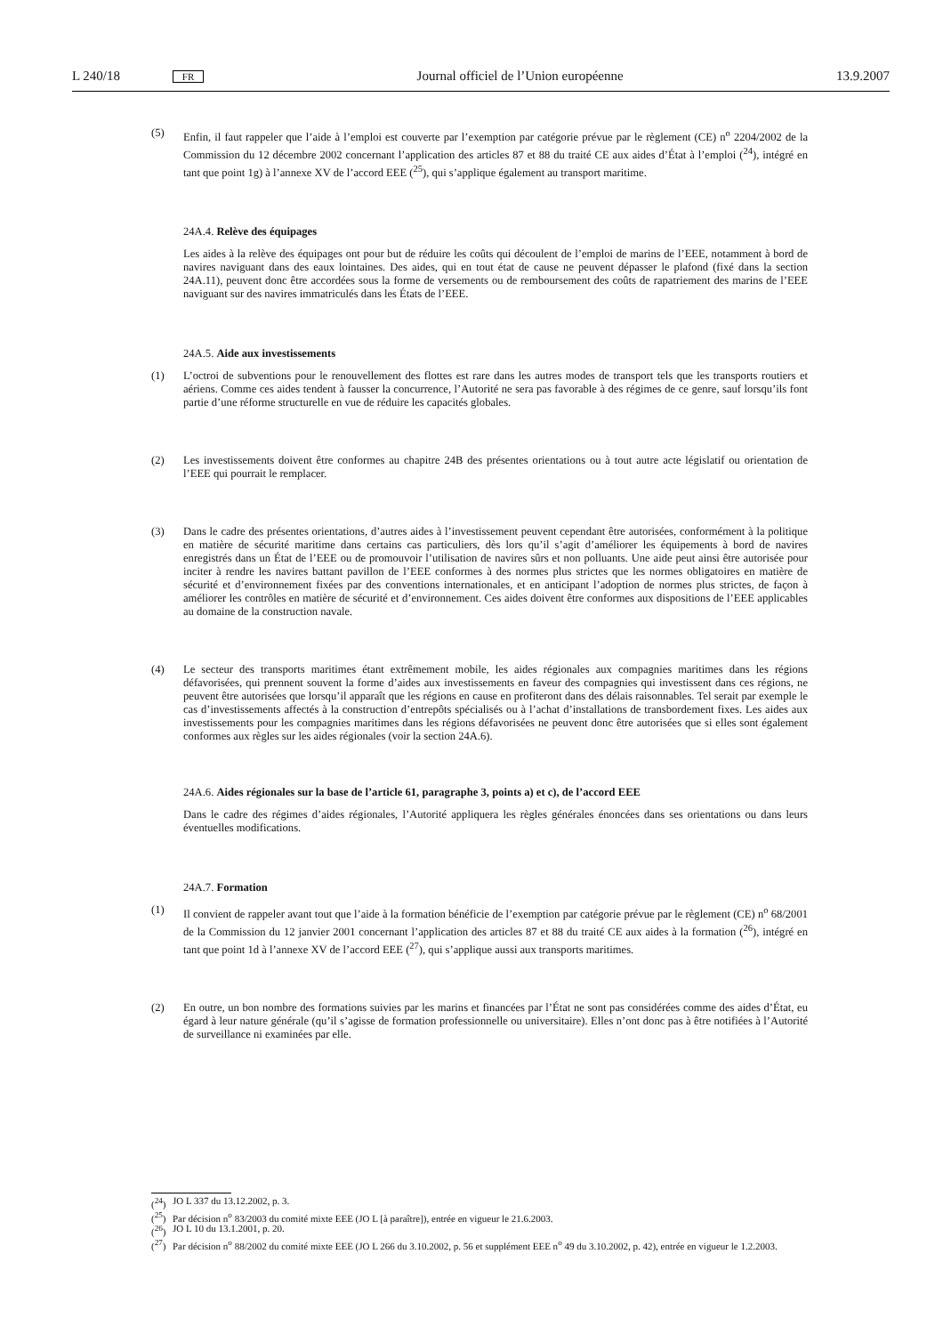L 240/18 FR Journal officiel de l’Union européenne 13.9.2007
(5) Enfin, il faut rappeler que l’aide à l’emploi est couverte par l’exemption par catégorie prévue par le règlement (CE) n<sup>o</sup> 2204/2002 de la Commission du 12 décembre 2002 concernant l’application des articles 87 et 88 du traité CE aux aides d’État à l’emploi (<sup>24</sup>), intégré en tant que point 1g) à l’annexe XV de l’accord EEE (<sup>25</sup>), qui s’applique également au transport maritime.
24A.4. Relève des équipages
Les aides à la relève des équipages ont pour but de réduire les coûts qui découlent de l’emploi de marins de l’EEE, notamment à bord de navires naviguant dans des eaux lointaines. Des aides, qui en tout état de cause ne peuvent dépasser le plafond (fixé dans la section 24A.11), peuvent donc être accordées sous la forme de versements ou de remboursement des coûts de rapatriement des marins de l’EEE naviguant sur des navires immatriculés dans les États de l’EEE.
24A.5. Aide aux investissements
(1) L’octroi de subventions pour le renouvellement des flottes est rare dans les autres modes de transport tels que les transports routiers et aériens. Comme ces aides tendent à fausser la concurrence, l’Autorité ne sera pas favorable à des régimes de ce genre, sauf lorsqu’ils font partie d’une réforme structurelle en vue de réduire les capacités globales.
(2) Les investissements doivent être conformes au chapitre 24B des présentes orientations ou à tout autre acte législatif ou orientation de l’EEE qui pourrait le remplacer.
(3) Dans le cadre des présentes orientations, d’autres aides à l’investissement peuvent cependant être autorisées, conformément à la politique en matière de sécurité maritime dans certains cas particuliers, dès lors qu’il s’agit d’améliorer les équipements à bord de navires enregistrés dans un État de l’EEE ou de promouvoir l’utilisation de navires sûrs et non polluants. Une aide peut ainsi être autorisée pour inciter à rendre les navires battant pavillon de l’EEE conformes à des normes plus strictes que les normes obligatoires en matière de sécurité et d’environnement fixées par des conventions internationales, et en anticipant l’adoption de normes plus strictes, de façon à améliorer les contrôles en matière de sécurité et d’environnement. Ces aides doivent être conformes aux dispositions de l’EEE applicables au domaine de la construction navale.
(4) Le secteur des transports maritimes étant extrêmement mobile, les aides régionales aux compagnies maritimes dans les régions défavorisées, qui prennent souvent la forme d’aides aux investissements en faveur des compagnies qui investissent dans ces régions, ne peuvent être autorisées que lorsqu’il apparaît que les régions en cause en profiteront dans des délais raisonnables. Tel serait par exemple le cas d’investissements affectés à la construction d’entrepôts spécialisés ou à l’achat d’installations de transbordement fixes. Les aides aux investissements pour les compagnies maritimes dans les régions défavorisées ne peuvent donc être autorisées que si elles sont également conformes aux règles sur les aides régionales (voir la section 24A.6).
24A.6. Aides régionales sur la base de l’article 61, paragraphe 3, points a) et c), de l’accord EEE
Dans le cadre des régimes d’aides régionales, l’Autorité appliquera les règles générales énoncées dans ses orientations ou dans leurs éventuelles modifications.
24A.7. Formation
(1) Il convient de rappeler avant tout que l’aide à la formation bénéficie de l’exemption par catégorie prévue par le règlement (CE) n<sup>o</sup> 68/2001 de la Commission du 12 janvier 2001 concernant l’application des articles 87 et 88 du traité CE aux aides à la formation (<sup>26</sup>), intégré en tant que point 1d à l’annexe XV de l’accord EEE (<sup>27</sup>), qui s’applique aussi aux transports maritimes.
(2) En outre, un bon nombre des formations suivies par les marins et financées par l’État ne sont pas considérées comme des aides d’État, eu égard à leur nature générale (qu’il s’agisse de formation professionnelle ou universitaire). Elles n’ont donc pas à être notifiées à l’Autorité de surveillance ni examinées par elle.
(<sup>24</sup>) JO L 337 du 13.12.2002, p. 3.
(<sup>25</sup>) Par décision n<sup>o</sup> 83/2003 du comité mixte EEE (JO L [à paraître]), entrée en vigueur le 21.6.2003.
(<sup>26</sup>) JO L 10 du 13.1.2001, p. 20.
(<sup>27</sup>) Par décision n<sup>o</sup> 88/2002 du comité mixte EEE (JO L 266 du 3.10.2002, p. 56 et supplément EEE n<sup>o</sup> 49 du 3.10.2002, p. 42), entrée en vigueur le 1.2.2003.